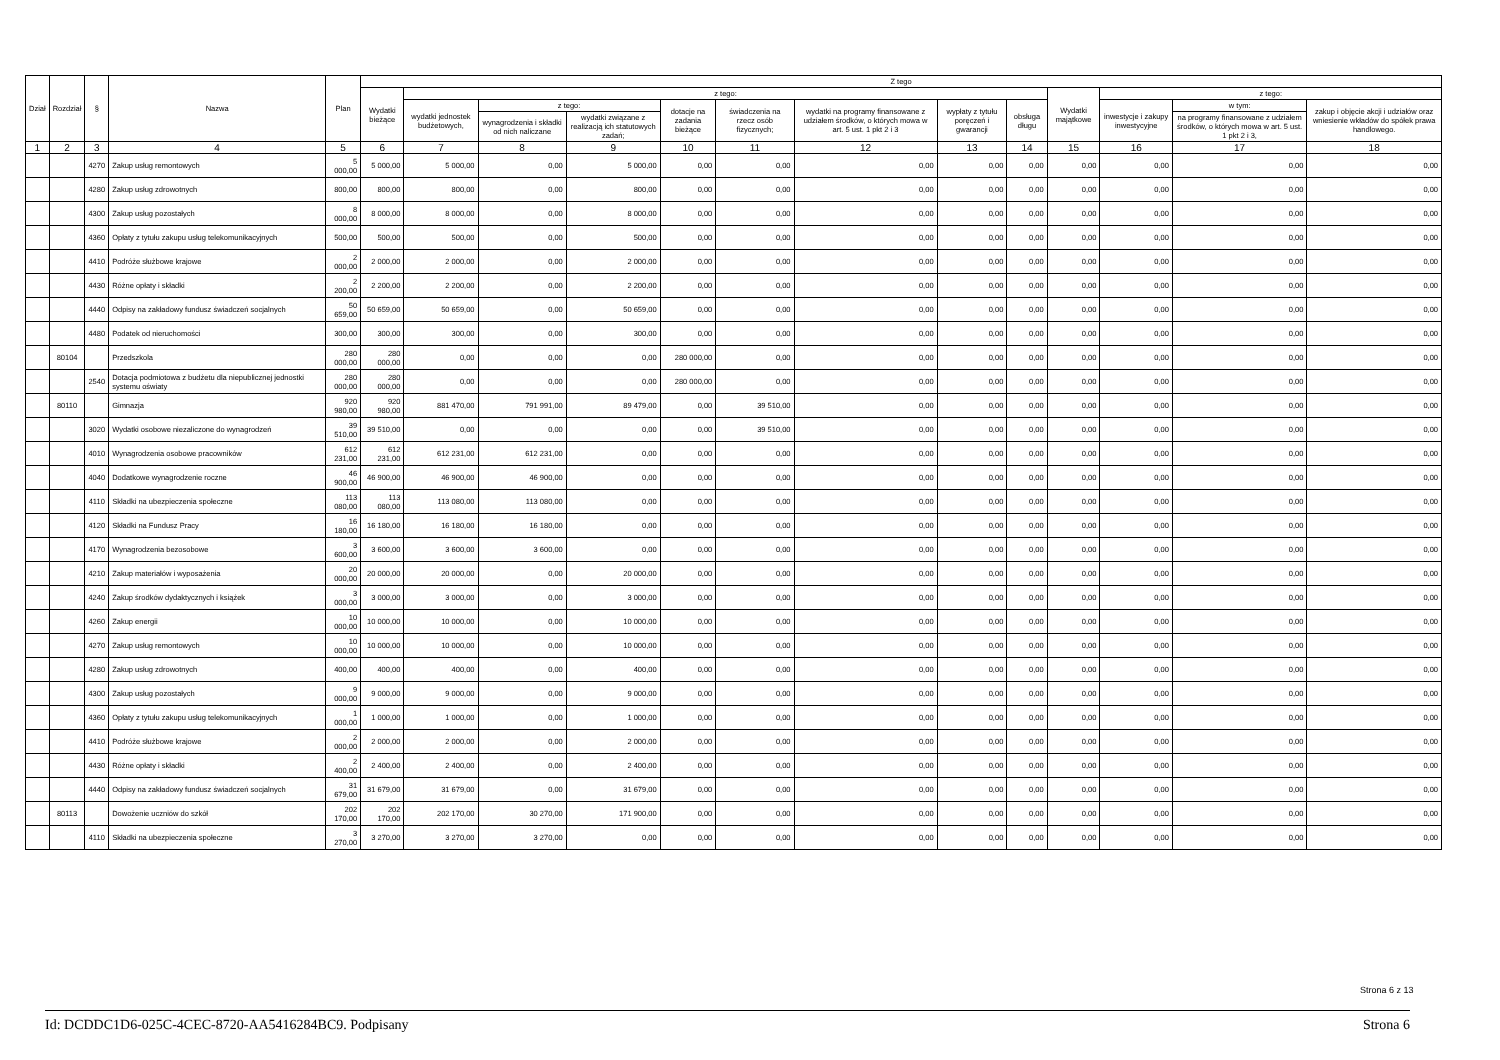| Dział | Rozdział | § | Nazwa | Plan | Z tego | | | | | | | | | | | | |
| --- | --- | --- | --- | --- | --- | --- | --- | --- | --- | --- | --- | --- | --- | --- | --- | --- | --- |
| | | | | | Wydatki bieżące | z tego: | | | | | | | | Wydatki majątkowe | z tego: | | |
| | | | | | | wydatki jednostek budżetowych, | z tego: | | dotacje na zadania bieżące | świadczenia na rzecz osób fizycznych; | wydatki na programy finansowane z udziałem środków, o których mowa w art. 5 ust. 1 pkt 2 i 3 | wypłaty z tytułu poręczeń i gwarancji | obsługa długu | | inwestycje i zakupy inwestycyjne | w tym: | zakup i objęcie akcji i udziałów oraz wniesienie wkładów do spółek prawa handlowego. |
| | | | | | | | wynagrodzenia i składki od nich naliczane | wydatki związane z realizacją ich statutowych zadań; | | | | | | | | na programy finansowane z udziałem środków, o których mowa w art. 5 ust. 1 pkt 2 i 3, | |
| 1 | 2 | 3 | 4 | 5 | 6 | 7 | 8 | 9 | 10 | 11 | 12 | 13 | 14 | 15 | 16 | 17 | 18 |
| | | 4270 | Zakup usług remontowych | 5 000,00 | 5 000,00 | 5 000,00 | 0,00 | 5 000,00 | 0,00 | 0,00 | 0,00 | 0,00 | 0,00 | 0,00 | 0,00 | 0,00 | 0,00 |
| | | 4280 | Zakup usług zdrowotnych | 800,00 | 800,00 | 800,00 | 0,00 | 800,00 | 0,00 | 0,00 | 0,00 | 0,00 | 0,00 | 0,00 | 0,00 | 0,00 | 0,00 |
| | | 4300 | Zakup usług pozostałych | 8 000,00 | 8 000,00 | 8 000,00 | 0,00 | 8 000,00 | 0,00 | 0,00 | 0,00 | 0,00 | 0,00 | 0,00 | 0,00 | 0,00 | 0,00 |
| | | 4360 | Opłaty z tytułu zakupu usług telekomunikacyjnych | 500,00 | 500,00 | 500,00 | 0,00 | 500,00 | 0,00 | 0,00 | 0,00 | 0,00 | 0,00 | 0,00 | 0,00 | 0,00 | 0,00 |
| | | 4410 | Podróże służbowe krajowe | 2 000,00 | 2 000,00 | 2 000,00 | 0,00 | 2 000,00 | 0,00 | 0,00 | 0,00 | 0,00 | 0,00 | 0,00 | 0,00 | 0,00 | 0,00 |
| | | 4430 | Różne opłaty i składki | 2 200,00 | 2 200,00 | 2 200,00 | 0,00 | 2 200,00 | 0,00 | 0,00 | 0,00 | 0,00 | 0,00 | 0,00 | 0,00 | 0,00 | 0,00 |
| | | 4440 | Odpisy na zakładowy fundusz świadczeń socjalnych | 50 659,00 | 50 659,00 | 50 659,00 | 0,00 | 50 659,00 | 0,00 | 0,00 | 0,00 | 0,00 | 0,00 | 0,00 | 0,00 | 0,00 | 0,00 |
| | | 4480 | Podatek od nieruchomości | 300,00 | 300,00 | 300,00 | 0,00 | 300,00 | 0,00 | 0,00 | 0,00 | 0,00 | 0,00 | 0,00 | 0,00 | 0,00 | 0,00 |
| | 80104 | | Przedszkola | 280 000,00 | 280 000,00 | 0,00 | 0,00 | 0,00 | 280 000,00 | 0,00 | 0,00 | 0,00 | 0,00 | 0,00 | 0,00 | 0,00 | 0,00 |
| | | 2540 | Dotacja podmiotowa z budżetu dla niepublicznej jednostki systemu oświaty | 280 000,00 | 280 000,00 | 0,00 | 0,00 | 0,00 | 280 000,00 | 0,00 | 0,00 | 0,00 | 0,00 | 0,00 | 0,00 | 0,00 | 0,00 |
| | 80110 | | Gimnazja | 920 980,00 | 920 980,00 | 881 470,00 | 791 991,00 | 89 479,00 | 0,00 | 39 510,00 | 0,00 | 0,00 | 0,00 | 0,00 | 0,00 | 0,00 | 0,00 |
| | | 3020 | Wydatki osobowe niezaliczone do wynagrodzeń | 39 510,00 | 39 510,00 | 0,00 | 0,00 | 0,00 | 0,00 | 39 510,00 | 0,00 | 0,00 | 0,00 | 0,00 | 0,00 | 0,00 | 0,00 |
| | | 4010 | Wynagrodzenia osobowe pracowników | 612 231,00 | 612 231,00 | 612 231,00 | 612 231,00 | 0,00 | 0,00 | 0,00 | 0,00 | 0,00 | 0,00 | 0,00 | 0,00 | 0,00 | 0,00 |
| | | 4040 | Dodatkowe wynagrodzenie roczne | 46 900,00 | 46 900,00 | 46 900,00 | 46 900,00 | 0,00 | 0,00 | 0,00 | 0,00 | 0,00 | 0,00 | 0,00 | 0,00 | 0,00 | 0,00 |
| | | 4110 | Składki na ubezpieczenia społeczne | 113 080,00 | 113 080,00 | 113 080,00 | 113 080,00 | 0,00 | 0,00 | 0,00 | 0,00 | 0,00 | 0,00 | 0,00 | 0,00 | 0,00 | 0,00 |
| | | 4120 | Składki na Fundusz Pracy | 16 180,00 | 16 180,00 | 16 180,00 | 16 180,00 | 0,00 | 0,00 | 0,00 | 0,00 | 0,00 | 0,00 | 0,00 | 0,00 | 0,00 | 0,00 |
| | | 4170 | Wynagrodzenia bezosobowe | 3 600,00 | 3 600,00 | 3 600,00 | 3 600,00 | 0,00 | 0,00 | 0,00 | 0,00 | 0,00 | 0,00 | 0,00 | 0,00 | 0,00 | 0,00 |
| | | 4210 | Zakup materiałów i wyposażenia | 20 000,00 | 20 000,00 | 20 000,00 | 0,00 | 20 000,00 | 0,00 | 0,00 | 0,00 | 0,00 | 0,00 | 0,00 | 0,00 | 0,00 | 0,00 |
| | | 4240 | Zakup środków dydaktycznych i książek | 3 000,00 | 3 000,00 | 3 000,00 | 0,00 | 3 000,00 | 0,00 | 0,00 | 0,00 | 0,00 | 0,00 | 0,00 | 0,00 | 0,00 | 0,00 |
| | | 4260 | Zakup energii | 10 000,00 | 10 000,00 | 10 000,00 | 0,00 | 10 000,00 | 0,00 | 0,00 | 0,00 | 0,00 | 0,00 | 0,00 | 0,00 | 0,00 | 0,00 |
| | | 4270 | Zakup usług remontowych | 10 000,00 | 10 000,00 | 10 000,00 | 0,00 | 10 000,00 | 0,00 | 0,00 | 0,00 | 0,00 | 0,00 | 0,00 | 0,00 | 0,00 | 0,00 |
| | | 4280 | Zakup usług zdrowotnych | 400,00 | 400,00 | 400,00 | 0,00 | 400,00 | 0,00 | 0,00 | 0,00 | 0,00 | 0,00 | 0,00 | 0,00 | 0,00 | 0,00 |
| | | 4300 | Zakup usług pozostałych | 9 000,00 | 9 000,00 | 9 000,00 | 0,00 | 9 000,00 | 0,00 | 0,00 | 0,00 | 0,00 | 0,00 | 0,00 | 0,00 | 0,00 | 0,00 |
| | | 4360 | Opłaty z tytułu zakupu usług telekomunikacyjnych | 1 000,00 | 1 000,00 | 1 000,00 | 0,00 | 1 000,00 | 0,00 | 0,00 | 0,00 | 0,00 | 0,00 | 0,00 | 0,00 | 0,00 | 0,00 |
| | | 4410 | Podróże służbowe krajowe | 2 000,00 | 2 000,00 | 2 000,00 | 0,00 | 2 000,00 | 0,00 | 0,00 | 0,00 | 0,00 | 0,00 | 0,00 | 0,00 | 0,00 | 0,00 |
| | | 4430 | Różne opłaty i składki | 2 400,00 | 2 400,00 | 2 400,00 | 0,00 | 2 400,00 | 0,00 | 0,00 | 0,00 | 0,00 | 0,00 | 0,00 | 0,00 | 0,00 | 0,00 |
| | | 4440 | Odpisy na zakładowy fundusz świadczeń socjalnych | 31 679,00 | 31 679,00 | 31 679,00 | 0,00 | 31 679,00 | 0,00 | 0,00 | 0,00 | 0,00 | 0,00 | 0,00 | 0,00 | 0,00 | 0,00 |
| | 80113 | | Dowożenie uczniów do szkół | 202 170,00 | 202 170,00 | 202 170,00 | 30 270,00 | 171 900,00 | 0,00 | 0,00 | 0,00 | 0,00 | 0,00 | 0,00 | 0,00 | 0,00 | 0,00 |
| | | 4110 | Składki na ubezpieczenia społeczne | 3 270,00 | 3 270,00 | 3 270,00 | 3 270,00 | 0,00 | 0,00 | 0,00 | 0,00 | 0,00 | 0,00 | 0,00 | 0,00 | 0,00 | 0,00 |
Strona 6 z 13
Id: DCDDC1D6-025C-4CEC-8720-AA5416284BC9. Podpisany Strona 6